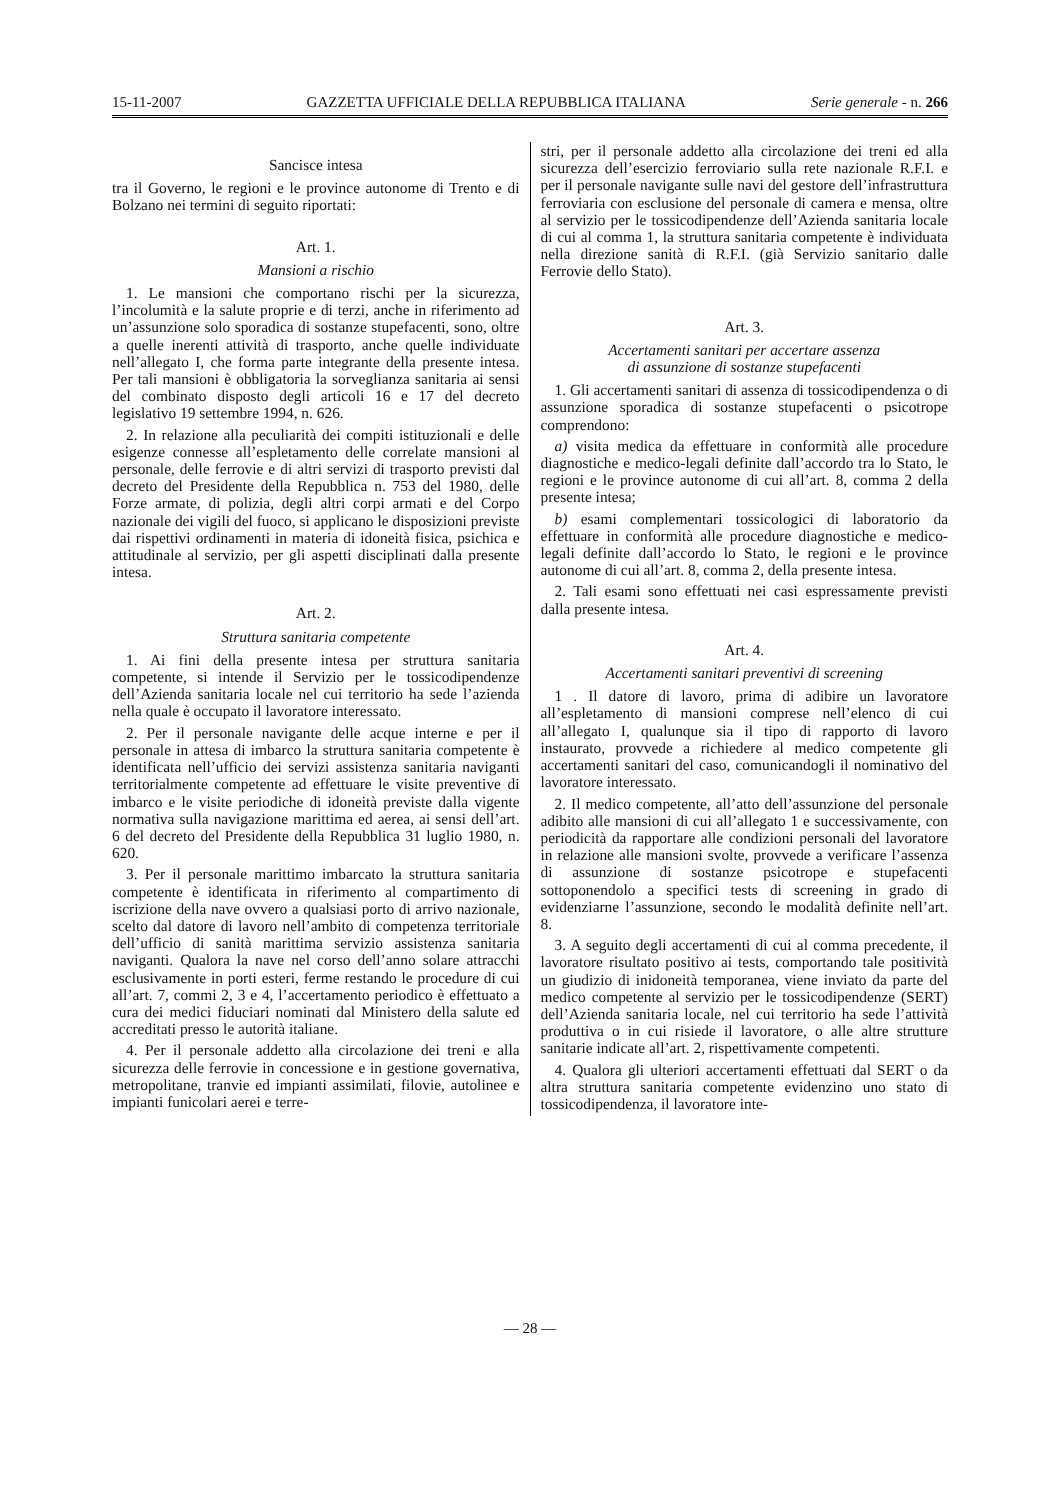15-11-2007 GAZZETTA UFFICIALE DELLA REPUBBLICA ITALIANA Serie generale - n. 266
Sancisce intesa
tra il Governo, le regioni e le province autonome di Trento e di Bolzano nei termini di seguito riportati:
Art. 1.
Mansioni a rischio
1. Le mansioni che comportano rischi per la sicurezza, l’incolumità e la salute proprie e di terzi, anche in riferimento ad un’assunzione solo sporadica di sostanze stupefacenti, sono, oltre a quelle inerenti attività di trasporto, anche quelle individuate nell’allegato I, che forma parte integrante della presente intesa. Per tali mansioni è obbligatoria la sorveglianza sanitaria ai sensi del combinato disposto degli articoli 16 e 17 del decreto legislativo 19 settembre 1994, n. 626.
2. In relazione alla peculiarità dei compiti istituzionali e delle esigenze connesse all’espletamento delle correlate mansioni al personale, delle ferrovie e di altri servizi di trasporto previsti dal decreto del Presidente della Repubblica n. 753 del 1980, delle Forze armate, di polizia, degli altri corpi armati e del Corpo nazionale dei vigili del fuoco, si applicano le disposizioni previste dai rispettivi ordinamenti in materia di idoneità fisica, psichica e attitudinale al servizio, per gli aspetti disciplinati dalla presente intesa.
Art. 2.
Struttura sanitaria competente
1. Ai fini della presente intesa per struttura sanitaria competente, si intende il Servizio per le tossicodipendenze dell’Azienda sanitaria locale nel cui territorio ha sede l’azienda nella quale è occupato il lavoratore interessato.
2. Per il personale navigante delle acque interne e per il personale in attesa di imbarco la struttura sanitaria competente è identificata nell’ufficio dei servizi assistenza sanitaria naviganti territorialmente competente ad effettuare le visite preventive di imbarco e le visite periodiche di idoneità previste dalla vigente normativa sulla navigazione marittima ed aerea, ai sensi dell’art. 6 del decreto del Presidente della Repubblica 31 luglio 1980, n. 620.
3. Per il personale marittimo imbarcato la struttura sanitaria competente è identificata in riferimento al compartimento di iscrizione della nave ovvero a qualsiasi porto di arrivo nazionale, scelto dal datore di lavoro nell’ambito di competenza territoriale dell’ufficio di sanità marittima servizio assistenza sanitaria naviganti. Qualora la nave nel corso dell’anno solare attracchi esclusivamente in porti esteri, ferme restando le procedure di cui all’art. 7, commi 2, 3 e 4, l’accertamento periodico è effettuato a cura dei medici fiduciari nominati dal Ministero della salute ed accreditati presso le autorità italiane.
4. Per il personale addetto alla circolazione dei treni e alla sicurezza delle ferrovie in concessione e in gestione governativa, metropolitane, tranvie ed impianti assimilati, filovie, autolinee e impianti funicolari aerei e terre-
stri, per il personale addetto alla circolazione dei treni ed alla sicurezza dell’esercizio ferroviario sulla rete nazionale R.F.I. e per il personale navigante sulle navi del gestore dell’infrastruttura ferroviaria con esclusione del personale di camera e mensa, oltre al servizio per le tossicodipendenze dell’Azienda sanitaria locale di cui al comma 1, la struttura sanitaria competente è individuata nella direzione sanità di R.F.I. (già Servizio sanitario dalle Ferrovie dello Stato).
Art. 3.
Accertamenti sanitari per accertare assenza
di assunzione di sostanze stupefacenti
1. Gli accertamenti sanitari di assenza di tossicodipendenza o di assunzione sporadica di sostanze stupefacenti o psicotrope comprendono:
a) visita medica da effettuare in conformità alle procedure diagnostiche e medico-legali definite dall’accordo tra lo Stato, le regioni e le province autonome di cui all’art. 8, comma 2 della presente intesa;
b) esami complementari tossicologici di laboratorio da effettuare in conformità alle procedure diagnostiche e medico-legali definite dall’accordo lo Stato, le regioni e le province autonome di cui all’art. 8, comma 2, della presente intesa.
2. Tali esami sono effettuati nei casi espressamente previsti dalla presente intesa.
Art. 4.
Accertamenti sanitari preventivi di screening
1 . Il datore di lavoro, prima di adibire un lavoratore all’espletamento di mansioni comprese nell’elenco di cui all’allegato I, qualunque sia il tipo di rapporto di lavoro instaurato, provvede a richiedere al medico competente gli accertamenti sanitari del caso, comunicandogli il nominativo del lavoratore interessato.
2. Il medico competente, all’atto dell’assunzione del personale adibito alle mansioni di cui all’allegato 1 e successivamente, con periodicità da rapportare alle condizioni personali del lavoratore in relazione alle mansioni svolte, provvede a verificare l’assenza di assunzione di sostanze psicotrope e stupefacenti sottoponendolo a specifici tests di screening in grado di evidenziarne l’assunzione, secondo le modalità definite nell’art. 8.
3. A seguito degli accertamenti di cui al comma precedente, il lavoratore risultato positivo ai tests, comportando tale positività un giudizio di inidoneità temporanea, viene inviato da parte del medico competente al servizio per le tossicodipendenze (SERT) dell’Azienda sanitaria locale, nel cui territorio ha sede l’attività produttiva o in cui risiede il lavoratore, o alle altre strutture sanitarie indicate all’art. 2, rispettivamente competenti.
4. Qualora gli ulteriori accertamenti effettuati dal SERT o da altra struttura sanitaria competente evidenzino uno stato di tossicodipendenza, il lavoratore inte-
— 28 —